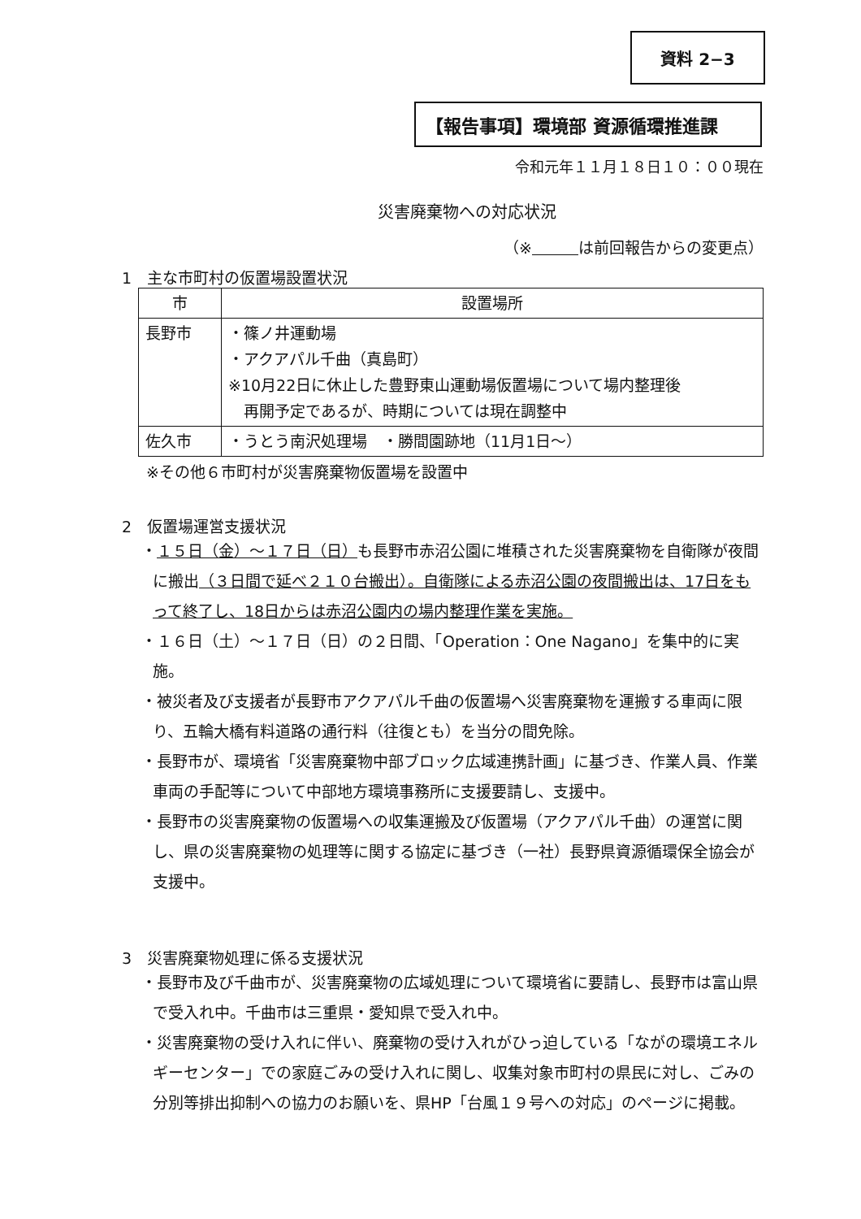資料 2−3
【報告事項】環境部 資源循環推進課
令和元年１１月１８日１０：００現在
災害廃棄物への対応状況
（※　　　 は前回報告からの変更点）
1　主な市町村の仮置場設置状況
| 市 | 設置場所 |
| --- | --- |
| 長野市 | ・篠ノ井運動場 ・アクアパル千曲（真島町） ※10月22日に休止した豊野東山運動場仮置場について場内整理後 再開予定であるが、時期については現在調整中 |
| 佐久市 | ・うとう南沢処理場 ・勝間園跡地（11月1日～） |
※その他６市町村が災害廃棄物仮置場を設置中
2　仮置場運営支援状況
・１５日（金）～１７日（日）も長野市赤沼公園に堆積された災害廃棄物を自衛隊が夜間に搬出（３日間で延べ２１０台搬出）。自衛隊による赤沼公園の夜間搬出は、17日をもって終了し、18日からは赤沼公園内の場内整理作業を実施。
・１６日（土）～１７日（日）の２日間、「Operation：One Nagano」を集中的に実施。
・被災者及び支援者が長野市アクアパル千曲の仮置場へ災害廃棄物を運搬する車両に限り、五輪大橋有料道路の通行料（往復とも）を当分の間免除。
・長野市が、環境省「災害廃棄物中部ブロック広域連携計画」に基づき、作業人員、作業車両の手配等について中部地方環境事務所に支援要請し、支援中。
・長野市の災害廃棄物の仮置場への収集運搬及び仮置場（アクアパル千曲）の運営に関し、県の災害廃棄物の処理等に関する協定に基づき（一社）長野県資源循環保全協会が支援中。
3　災害廃棄物処理に係る支援状況
・長野市及び千曲市が、災害廃棄物の広域処理について環境省に要請し、長野市は富山県で受入れ中。千曲市は三重県・愛知県で受入れ中。
・災害廃棄物の受け入れに伴い、廃棄物の受け入れがひっ迫している「ながの環境エネルギーセンター」での家庭ごみの受け入れに関し、収集対象市町村の県民に対し、ごみの分別等排出抑制への協力のお願いを、県HP「台風１９号への対応」のページに掲載。